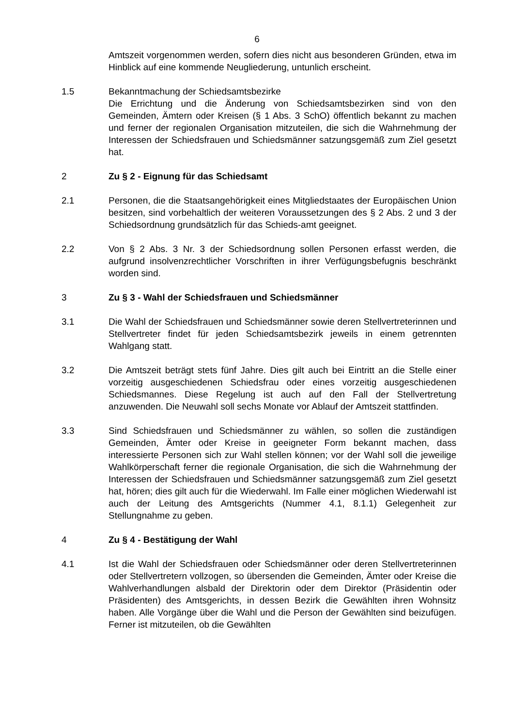6
Amtszeit vorgenommen werden, sofern dies nicht aus besonderen Gründen, etwa im Hinblick auf eine kommende Neugliederung, untunlich erscheint.
1.5 Bekanntmachung der Schiedsamtsbezirke
Die Errichtung und die Änderung von Schiedsamtsbezirken sind von den Gemeinden, Ämtern oder Kreisen (§ 1 Abs. 3 SchO) öffentlich bekannt zu machen und ferner der regionalen Organisation mitzuteilen, die sich die Wahrnehmung der Interessen der Schiedsfrauen und Schiedsmänner satzungsgemäß zum Ziel gesetzt hat.
2 Zu § 2 - Eignung für das Schiedsamt
2.1 Personen, die die Staatsangehörigkeit eines Mitgliedstaates der Europäischen Union besitzen, sind vorbehaltlich der weiteren Voraussetzungen des § 2 Abs. 2 und 3 der Schiedsordnung grundsätzlich für das Schieds-amt geeignet.
2.2 Von § 2 Abs. 3 Nr. 3 der Schiedsordnung sollen Personen erfasst werden, die aufgrund insolvenzrechtlicher Vorschriften in ihrer Verfügungsbefugnis beschränkt worden sind.
3 Zu § 3 - Wahl der Schiedsfrauen und Schiedsmänner
3.1 Die Wahl der Schiedsfrauen und Schiedsmänner sowie deren Stellvertreterinnen und Stellvertreter findet für jeden Schiedsamtsbezirk jeweils in einem getrennten Wahlgang statt.
3.2 Die Amtszeit beträgt stets fünf Jahre. Dies gilt auch bei Eintritt an die Stelle einer vorzeitig ausgeschiedenen Schiedsfrau oder eines vorzeitig ausgeschiedenen Schiedsmannes. Diese Regelung ist auch auf den Fall der Stellvertretung anzuwenden. Die Neuwahl soll sechs Monate vor Ablauf der Amtszeit stattfinden.
3.3 Sind Schiedsfrauen und Schiedsmänner zu wählen, so sollen die zuständigen Gemeinden, Ämter oder Kreise in geeigneter Form bekannt machen, dass interessierte Personen sich zur Wahl stellen können; vor der Wahl soll die jeweilige Wahlkörperschaft ferner die regionale Organisation, die sich die Wahrnehmung der Interessen der Schiedsfrauen und Schiedsmänner satzungsgemäß zum Ziel gesetzt hat, hören; dies gilt auch für die Wiederwahl. Im Falle einer möglichen Wiederwahl ist auch der Leitung des Amtsgerichts (Nummer 4.1, 8.1.1) Gelegenheit zur Stellungnahme zu geben.
4 Zu § 4 - Bestätigung der Wahl
4.1 Ist die Wahl der Schiedsfrauen oder Schiedsmänner oder deren Stellvertreterinnen oder Stellvertretern vollzogen, so übersenden die Gemeinden, Ämter oder Kreise die Wahlverhandlungen alsbald der Direktorin oder dem Direktor (Präsidentin oder Präsidenten) des Amtsgerichts, in dessen Bezirk die Gewählten ihren Wohnsitz haben. Alle Vorgänge über die Wahl und die Person der Gewählten sind beizufügen. Ferner ist mitzuteilen, ob die Gewählten